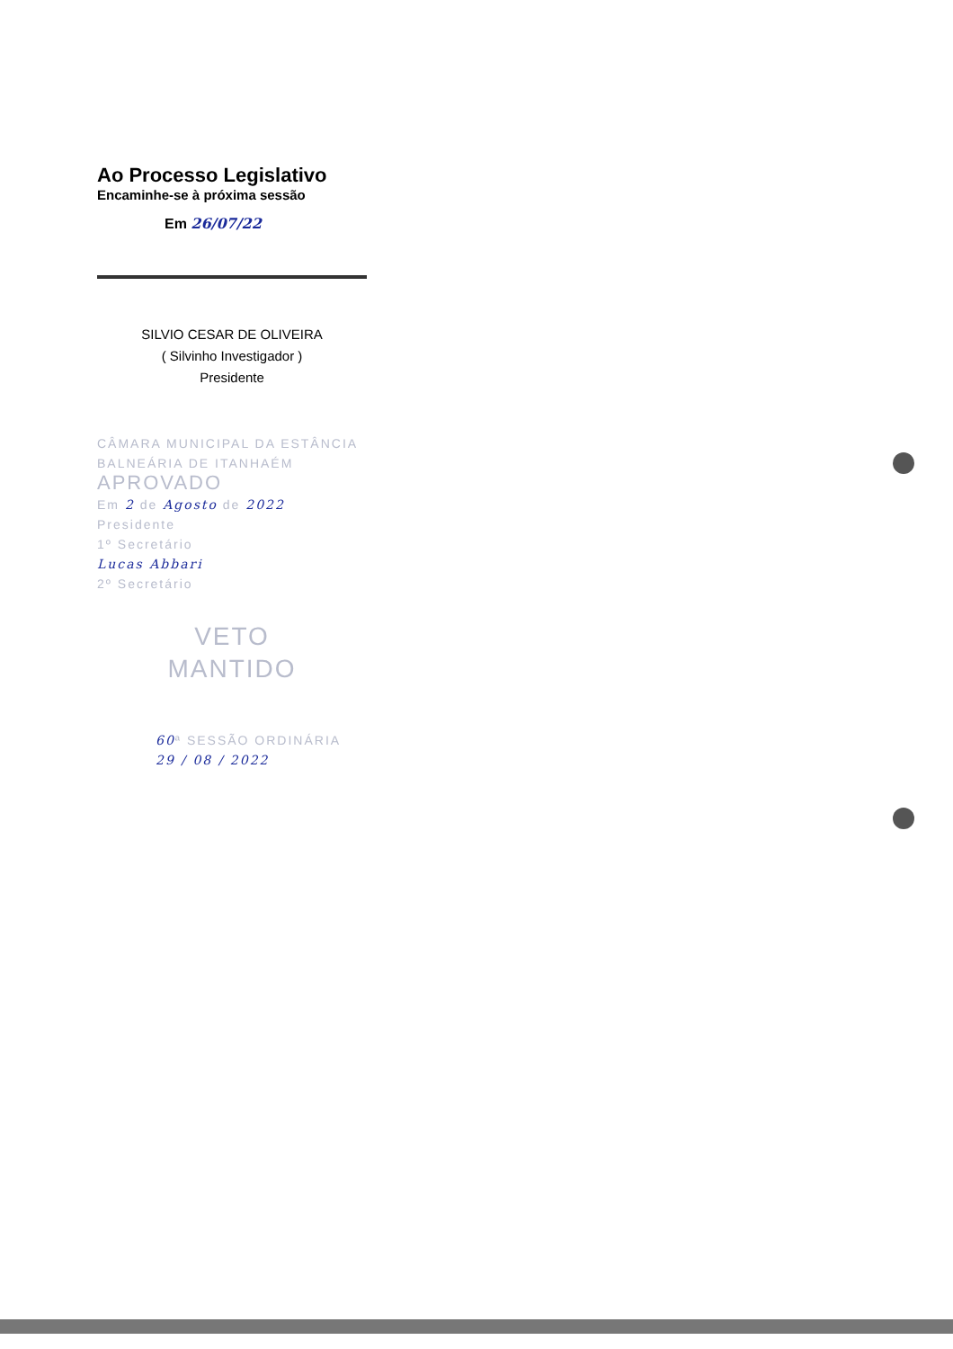Ao Processo Legislativo
Encaminhe-se à próxima sessão
Em 26/07/22
SILVIO CESAR DE OLIVEIRA
( Silvinho Investigador )
Presidente
CÂMARA MUNICIPAL DA ESTÂNCIA
BALNEÁRIA DE ITANHAÉM
APROVADO
Em 2 de Agosto de 2022
Presidente
1º Secretário
Lucas Abbari
2º Secretário
VETO
MANTIDO
60ª SESSÃO ORDINÁRIA
29 / 08 / 2022